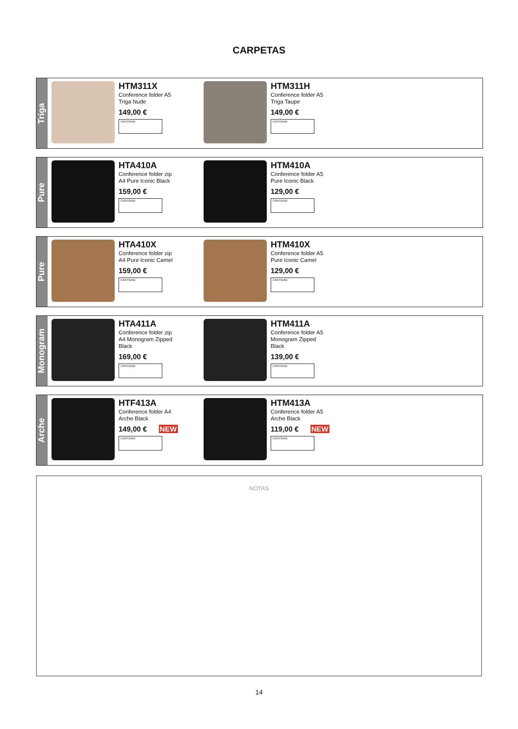CARPETAS
Triga
HTM311X
Conference folder A5
Triga Nude
149,00 €
CANTIDAD
HTM311H
Conference folder A5
Triga Taupe
149,00 €
CANTIDAD
Pure
HTA410A
Conference folder zip
A4 Pure Iconic Black
159,00 €
CANTIDAD
HTM410A
Conference folder A5
Pure Iconic Black
129,00 €
CANTIDAD
Pure
HTA410X
Conference folder zip
A4 Pure Iconic Camel
159,00 €
CANTIDAD
HTM410X
Conference folder A5
Pure Iconic Camel
129,00 €
CANTIDAD
Monogram
HTA411A
Conference folder zip
A4 Monogram Zipped
Black
169,00 €
CANTIDAD
HTM411A
Conference folder A5
Monogram Zipped
Black
139,00 €
CANTIDAD
Arche
HTF413A
Conference folder A4
Arche Black
149,00 € NEW
CANTIDAD
HTM413A
Conference folder A5
Arche Black
119,00 € NEW
CANTIDAD
NOTAS
14